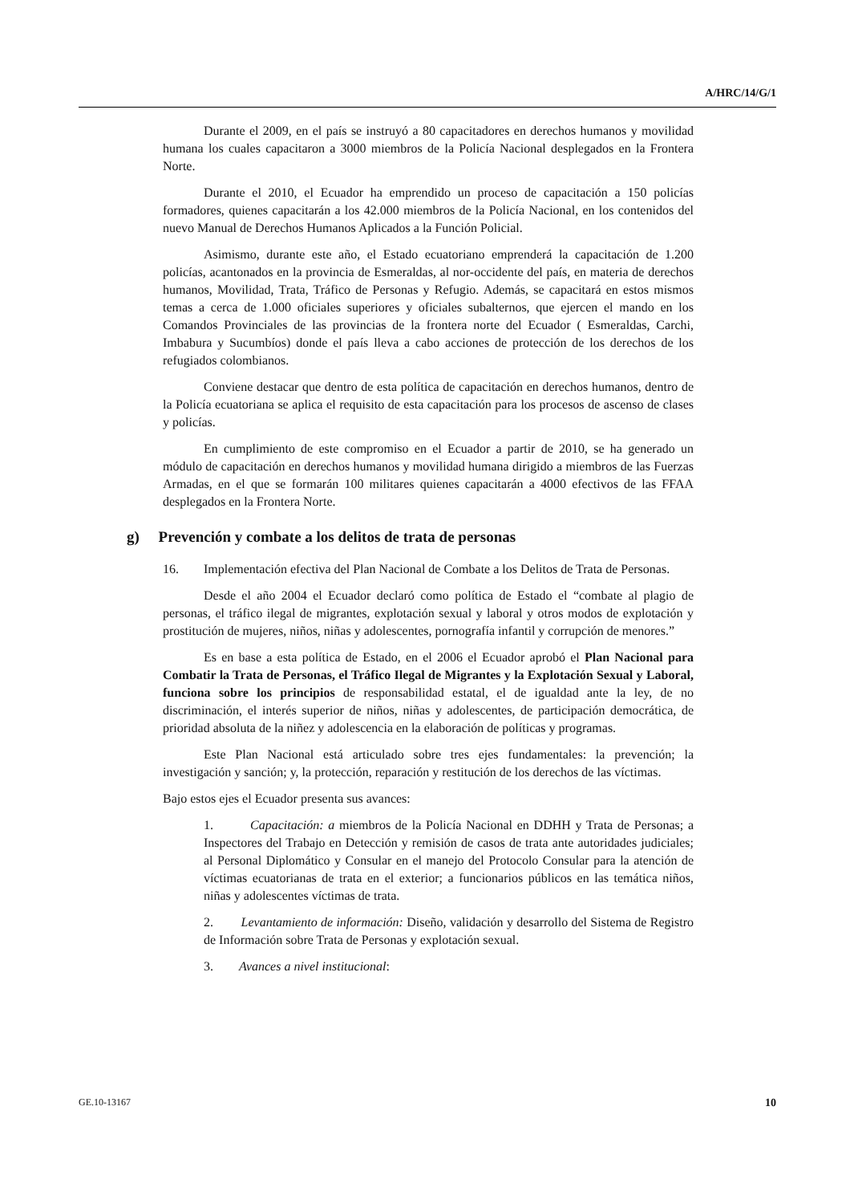A/HRC/14/G/1
Durante el 2009, en el país se instruyó a 80 capacitadores en derechos humanos y movilidad humana los cuales capacitaron a 3000 miembros de la Policía Nacional desplegados en la Frontera Norte.
Durante el 2010, el Ecuador ha emprendido un proceso de capacitación a 150 policías formadores, quienes capacitarán a los 42.000 miembros de la Policía Nacional, en los contenidos del nuevo Manual de Derechos Humanos Aplicados a la Función Policial.
Asimismo, durante este año, el Estado ecuatoriano emprenderá la capacitación de 1.200 policías, acantonados en la provincia de Esmeraldas, al nor-occidente del país, en materia de derechos humanos, Movilidad, Trata, Tráfico de Personas y Refugio. Además, se capacitará en estos mismos temas a cerca de 1.000 oficiales superiores y oficiales subalternos, que ejercen el mando en los Comandos Provinciales de las provincias de la frontera norte del Ecuador ( Esmeraldas, Carchi, Imbabura y Sucumbíos) donde el país lleva a cabo acciones de protección de los derechos de los refugiados colombianos.
Conviene destacar que dentro de esta política de capacitación en derechos humanos, dentro de la Policía ecuatoriana se aplica el requisito de esta capacitación para los procesos de ascenso de clases y policías.
En cumplimiento de este compromiso en el Ecuador a partir de 2010, se ha generado un módulo de capacitación en derechos humanos y movilidad humana dirigido a miembros de las Fuerzas Armadas, en el que se formarán 100 militares quienes capacitarán a 4000 efectivos de las FFAA desplegados en la Frontera Norte.
g) Prevención y combate a los delitos de trata de personas
16. Implementación efectiva del Plan Nacional de Combate a los Delitos de Trata de Personas.
Desde el año 2004 el Ecuador declaró como política de Estado el “combate al plagio de personas, el tráfico ilegal de migrantes, explotación sexual y laboral y otros modos de explotación y prostitución de mujeres, niños, niñas y adolescentes, pornografía infantil y corrupción de menores.”
Es en base a esta política de Estado, en el 2006 el Ecuador aprobó el Plan Nacional para Combatir la Trata de Personas, el Tráfico Ilegal de Migrantes y la Explotación Sexual y Laboral, funciona sobre los principios de responsabilidad estatal, el de igualdad ante la ley, de no discriminación, el interés superior de niños, niñas y adolescentes, de participación democrática, de prioridad absoluta de la niñez y adolescencia en la elaboración de políticas y programas.
Este Plan Nacional está articulado sobre tres ejes fundamentales: la prevención; la investigación y sanción; y, la protección, reparación y restitución de los derechos de las víctimas.
Bajo estos ejes el Ecuador presenta sus avances:
1. Capacitación: a miembros de la Policía Nacional en DDHH y Trata de Personas; a Inspectores del Trabajo en Detección y remisión de casos de trata ante autoridades judiciales; al Personal Diplomático y Consular en el manejo del Protocolo Consular para la atención de víctimas ecuatorianas de trata en el exterior; a funcionarios públicos en las temática niños, niñas y adolescentes víctimas de trata.
2. Levantamiento de información: Diseño, validación y desarrollo del Sistema de Registro de Información sobre Trata de Personas y explotación sexual.
3. Avances a nivel institucional:
GE.10-13167 10